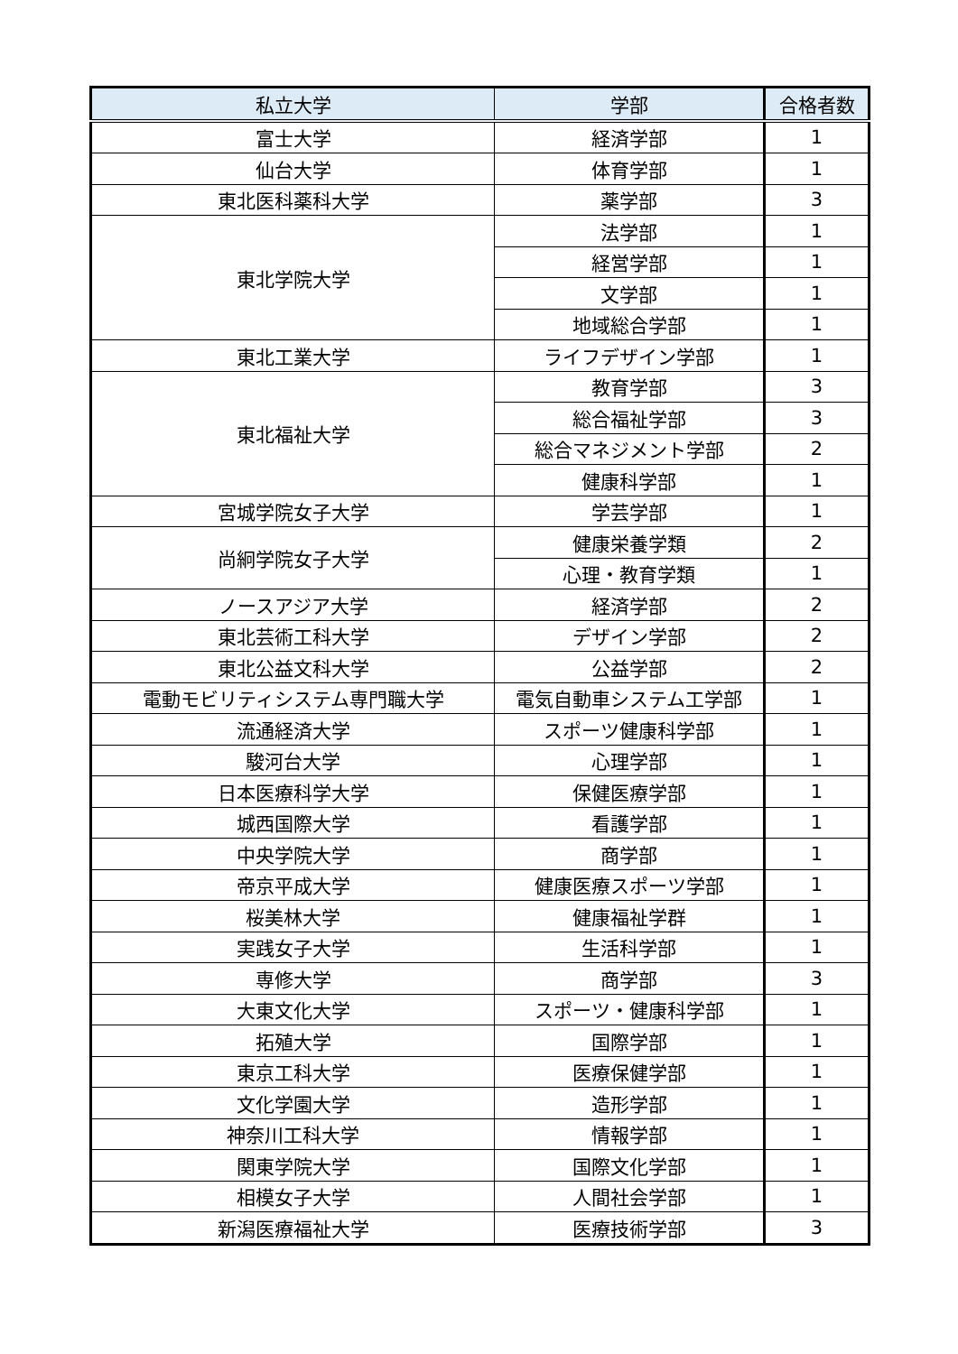| 私立大学 | 学部 | 合格者数 |
| --- | --- | --- |
| 富士大学 | 経済学部 | 1 |
| 仙台大学 | 体育学部 | 1 |
| 東北医科薬科大学 | 薬学部 | 3 |
| 東北学院大学 | 法学部 | 1 |
| | 経営学部 | 1 |
| | 文学部 | 1 |
| | 地域総合学部 | 1 |
| 東北工業大学 | ライフデザイン学部 | 1 |
| 東北福祉大学 | 教育学部 | 3 |
| | 総合福祉学部 | 3 |
| | 総合マネジメント学部 | 2 |
| | 健康科学部 | 1 |
| 宮城学院女子大学 | 学芸学部 | 1 |
| 尚絅学院女子大学 | 健康栄養学類 | 2 |
| | 心理・教育学類 | 1 |
| ノースアジア大学 | 経済学部 | 2 |
| 東北芸術工科大学 | デザイン学部 | 2 |
| 東北公益文科大学 | 公益学部 | 2 |
| 電動モビリティシステム専門職大学 | 電気自動車システム工学部 | 1 |
| 流通経済大学 | スポーツ健康科学部 | 1 |
| 駿河台大学 | 心理学部 | 1 |
| 日本医療科学大学 | 保健医療学部 | 1 |
| 城西国際大学 | 看護学部 | 1 |
| 中央学院大学 | 商学部 | 1 |
| 帝京平成大学 | 健康医療スポーツ学部 | 1 |
| 桜美林大学 | 健康福祉学群 | 1 |
| 実践女子大学 | 生活科学部 | 1 |
| 専修大学 | 商学部 | 3 |
| 大東文化大学 | スポーツ・健康科学部 | 1 |
| 拓殖大学 | 国際学部 | 1 |
| 東京工科大学 | 医療保健学部 | 1 |
| 文化学園大学 | 造形学部 | 1 |
| 神奈川工科大学 | 情報学部 | 1 |
| 関東学院大学 | 国際文化学部 | 1 |
| 相模女子大学 | 人間社会学部 | 1 |
| 新潟医療福祉大学 | 医療技術学部 | 3 |